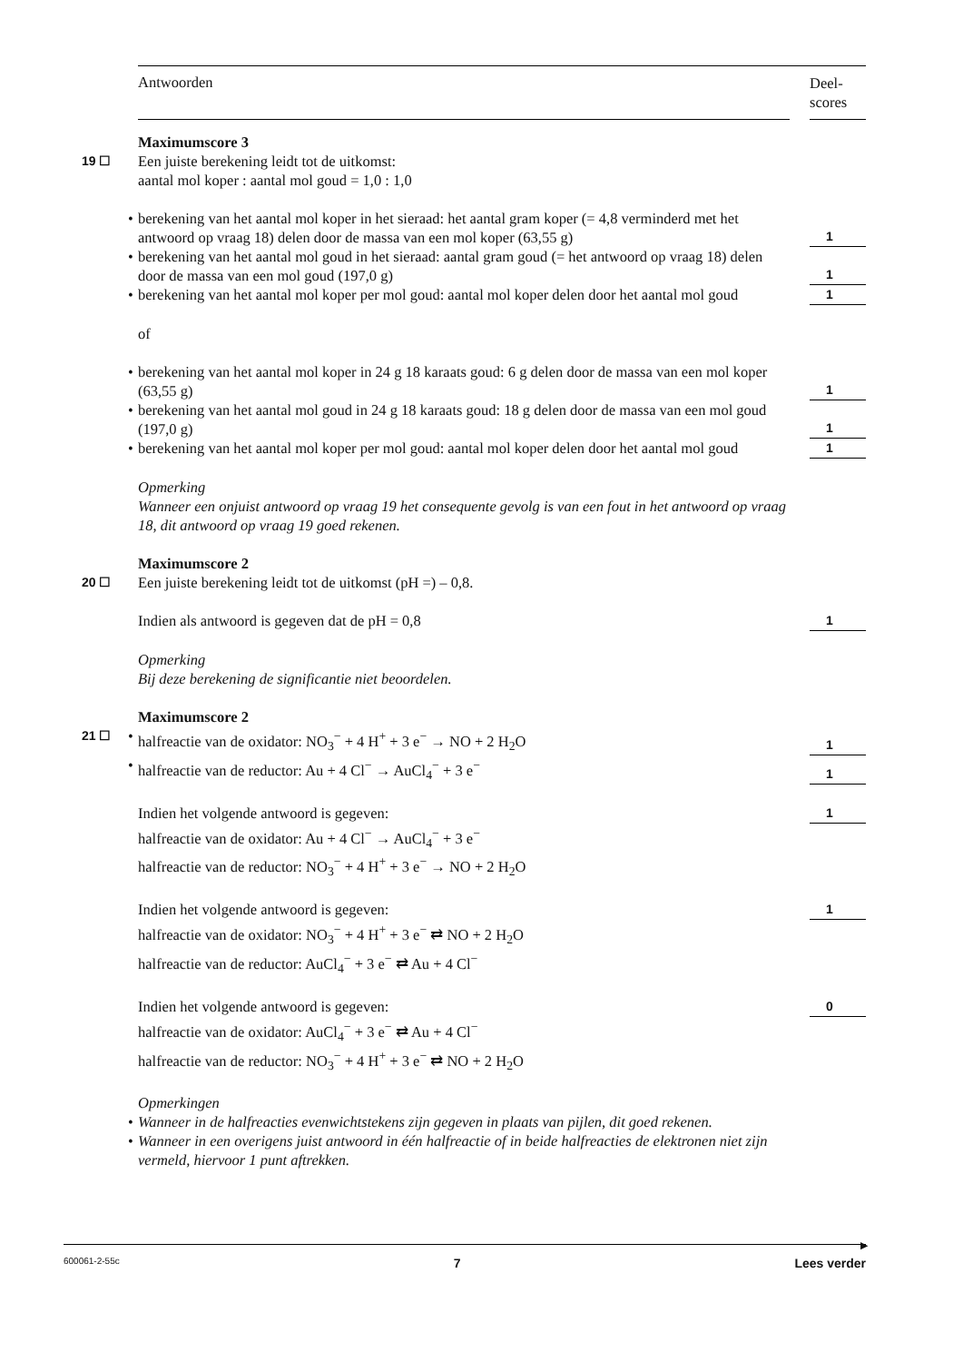Antwoorden
Deel-
scores
Maximumscore 3
19 ☐ Een juiste berekening leidt tot de uitkomst:
aantal mol koper : aantal mol goud = 1,0 : 1,0
• berekening van het aantal mol koper in het sieraad: het aantal gram koper (= 4,8 verminderd met het antwoord op vraag 18) delen door de massa van een mol koper (63,55 g)
1
• berekening van het aantal mol goud in het sieraad: aantal gram goud (= het antwoord op vraag 18) delen door de massa van een mol goud (197,0 g)
1
• berekening van het aantal mol koper per mol goud: aantal mol koper delen door het aantal mol goud
1
of
• berekening van het aantal mol koper in 24 g 18 karaats goud: 6 g delen door de massa van een mol koper (63,55 g)
1
• berekening van het aantal mol goud in 24 g 18 karaats goud: 18 g delen door de massa van een mol goud (197,0 g)
1
• berekening van het aantal mol koper per mol goud: aantal mol koper delen door het aantal mol goud
1
Opmerking
Wanneer een onjuist antwoord op vraag 19 het consequente gevolg is van een fout in het antwoord op vraag 18, dit antwoord op vraag 19 goed rekenen.
Maximumscore 2
20 ☐ Een juiste berekening leidt tot de uitkomst (pH =) – 0,8.
Indien als antwoord is gegeven dat de pH = 0,8
1
Opmerking
Bij deze berekening de significantie niet beoordelen.
Maximumscore 2
21 ☐ • halfreactie van de oxidator: NO<sub>3</sub><sup>−</sup> + 4 H<sup>+</sup> + 3 e<sup>−</sup> → NO + 2 H<sub>2</sub>O
1
• halfreactie van de reductor: Au + 4 Cl<sup>−</sup> → AuCl<sub>4</sub><sup>−</sup> + 3 e<sup>−</sup>
1
Indien het volgende antwoord is gegeven:
1
halfreactie van de oxidator: Au + 4 Cl<sup>−</sup> → AuCl<sub>4</sub><sup>−</sup> + 3 e<sup>−</sup>
halfreactie van de reductor: NO<sub>3</sub><sup>−</sup> + 4 H<sup>+</sup> + 3 e<sup>−</sup> → NO + 2 H<sub>2</sub>O
Indien het volgende antwoord is gegeven:
1
halfreactie van de oxidator: NO<sub>3</sub><sup>−</sup> + 4 H<sup>+</sup> + 3 e<sup>−</sup> ⇄ NO + 2 H<sub>2</sub>O
halfreactie van de reductor: AuCl<sub>4</sub><sup>−</sup> + 3 e<sup>−</sup> ⇄ Au + 4 Cl<sup>−</sup>
Indien het volgende antwoord is gegeven:
0
halfreactie van de oxidator: AuCl<sub>4</sub><sup>−</sup> + 3 e<sup>−</sup> ⇄ Au + 4 Cl<sup>−</sup>
halfreactie van de reductor: NO<sub>3</sub><sup>−</sup> + 4 H<sup>+</sup> + 3 e<sup>−</sup> ⇄ NO + 2 H<sub>2</sub>O
Opmerkingen
• Wanneer in de halfreacties evenwichtstekens zijn gegeven in plaats van pijlen, dit goed rekenen.
• Wanneer in een overigens juist antwoord in één halfreactie of in beide halfreacties de elektronen niet zijn vermeld, hiervoor 1 punt aftrekken.
▶
600061-2-55c 7 Lees verder